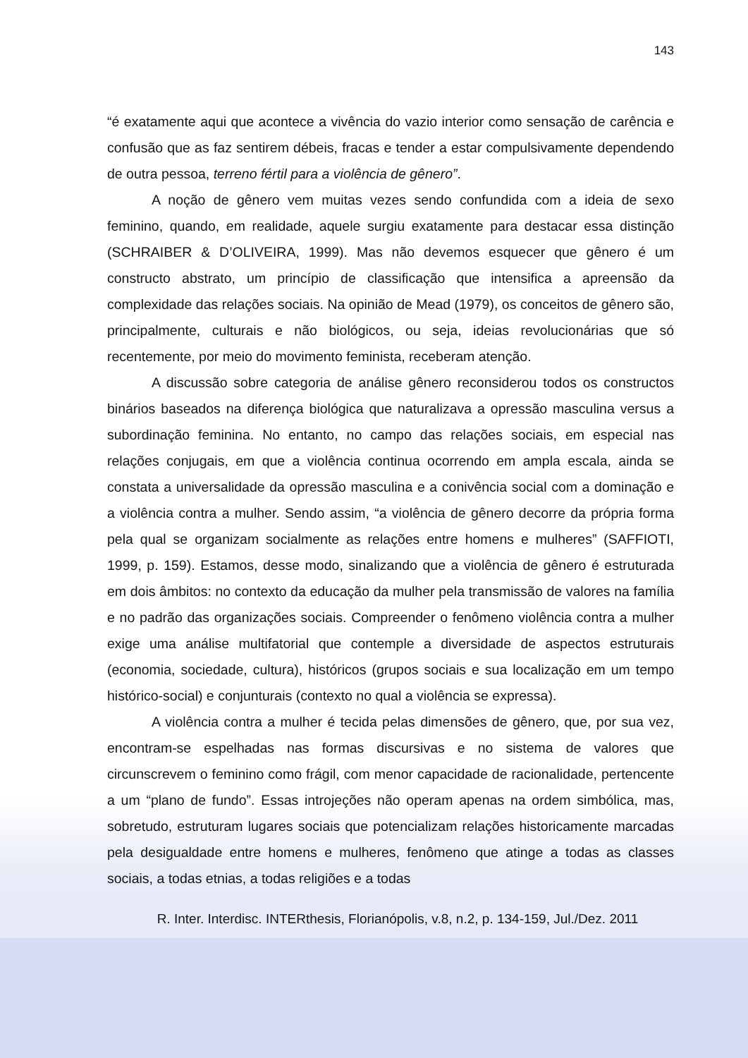143
“é exatamente aqui que acontece a vivência do vazio interior como sensação de carência e confusão que as faz sentirem débeis, fracas e tender a estar compulsivamente dependendo de outra pessoa, terreno fértil para a violência de gênero”.
A noção de gênero vem muitas vezes sendo confundida com a ideia de sexo feminino, quando, em realidade, aquele surgiu exatamente para destacar essa distinção (SCHRAIBER & D’OLIVEIRA, 1999). Mas não devemos esquecer que gênero é um constructo abstrato, um princípio de classificação que intensifica a apreensão da complexidade das relações sociais. Na opinião de Mead (1979), os conceitos de gênero são, principalmente, culturais e não biológicos, ou seja, ideias revolucionárias que só recentemente, por meio do movimento feminista, receberam atenção.
A discussão sobre categoria de análise gênero reconsiderou todos os constructos binários baseados na diferença biológica que naturalizava a opressão masculina versus a subordinação feminina. No entanto, no campo das relações sociais, em especial nas relações conjugais, em que a violência continua ocorrendo em ampla escala, ainda se constata a universalidade da opressão masculina e a conivência social com a dominação e a violência contra a mulher. Sendo assim, “a violência de gênero decorre da própria forma pela qual se organizam socialmente as relações entre homens e mulheres” (SAFFIOTI, 1999, p. 159). Estamos, desse modo, sinalizando que a violência de gênero é estruturada em dois âmbitos: no contexto da educação da mulher pela transmissão de valores na família e no padrão das organizações sociais. Compreender o fenômeno violência contra a mulher exige uma análise multifatorial que contemple a diversidade de aspectos estruturais (economia, sociedade, cultura), históricos (grupos sociais e sua localização em um tempo histórico-social) e conjunturais (contexto no qual a violência se expressa).
A violência contra a mulher é tecida pelas dimensões de gênero, que, por sua vez, encontram-se espelhadas nas formas discursivas e no sistema de valores que circunscrevem o feminino como frágil, com menor capacidade de racionalidade, pertencente a um “plano de fundo”. Essas introjeções não operam apenas na ordem simbólica, mas, sobretudo, estruturam lugares sociais que potencializam relações historicamente marcadas pela desigualdade entre homens e mulheres, fenômeno que atinge a todas as classes sociais, a todas etnias, a todas religiões e a todas
R. Inter. Interdisc. INTERthesis, Florianópolis, v.8, n.2, p. 134-159, Jul./Dez. 2011